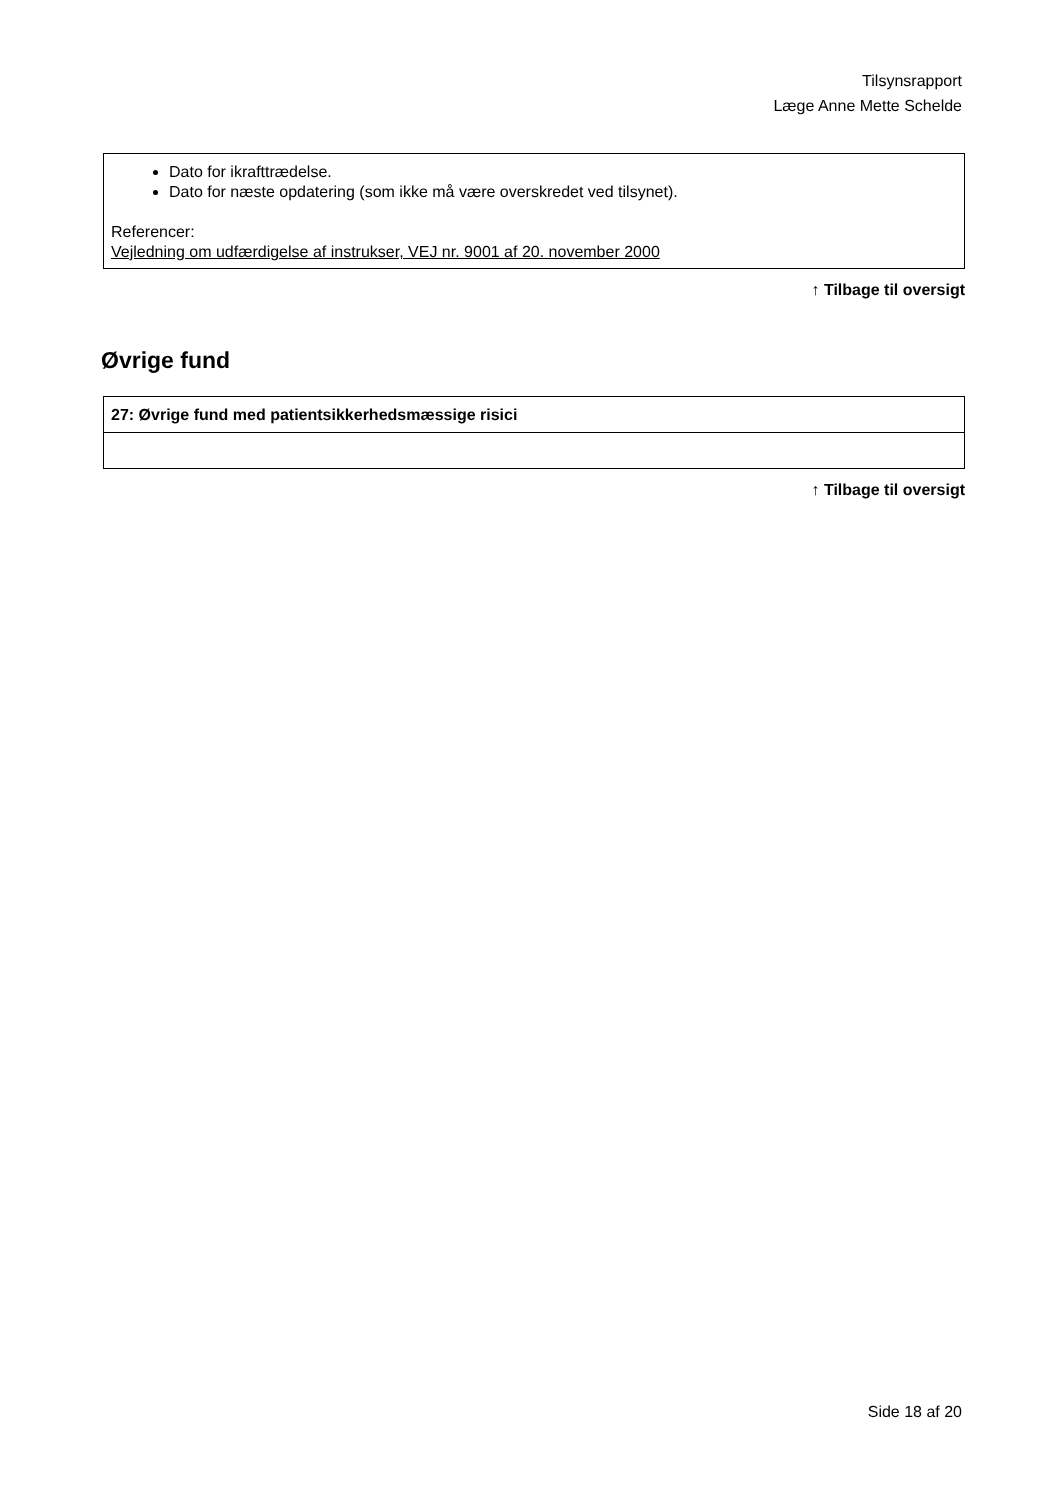Tilsynsrapport
Læge Anne Mette Schelde
Dato for ikrafttrædelse.
Dato for næste opdatering (som ikke må være overskredet ved tilsynet).
Referencer:
Vejledning om udfærdigelse af instrukser, VEJ nr. 9001 af 20. november 2000
↑ Tilbage til oversigt
Øvrige fund
| 27: Øvrige fund med patientsikkerhedsmæssige risici |
↑ Tilbage til oversigt
Side 18 af 20